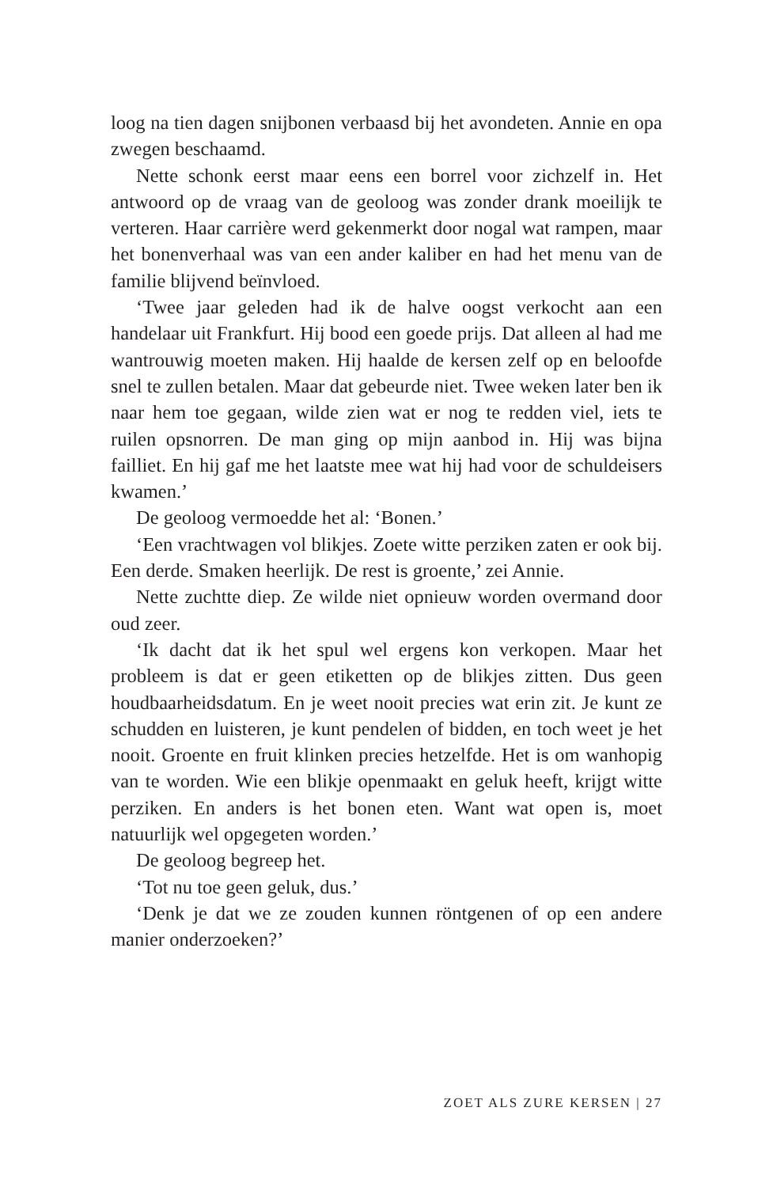loog na tien dagen snijbonen verbaasd bij het avondeten. Annie en opa zwegen beschaamd.
Nette schonk eerst maar eens een borrel voor zichzelf in. Het antwoord op de vraag van de geoloog was zonder drank moeilijk te verteren. Haar carrière werd gekenmerkt door nogal wat rampen, maar het bonenverhaal was van een ander kaliber en had het menu van de familie blijvend beïnvloed.
‘Twee jaar geleden had ik de halve oogst verkocht aan een handelaar uit Frankfurt. Hij bood een goede prijs. Dat alleen al had me wantrouwig moeten maken. Hij haalde de kersen zelf op en beloofde snel te zullen betalen. Maar dat gebeurde niet. Twee weken later ben ik naar hem toe gegaan, wilde zien wat er nog te redden viel, iets te ruilen opsnorren. De man ging op mijn aanbod in. Hij was bijna failliet. En hij gaf me het laatste mee wat hij had voor de schuldeisers kwamen.’
De geoloog vermoedde het al: ‘Bonen.’
‘Een vrachtwagen vol blikjes. Zoete witte perziken zaten er ook bij. Een derde. Smaken heerlijk. De rest is groente,’ zei Annie.
Nette zuchtte diep. Ze wilde niet opnieuw worden overmand door oud zeer.
‘Ik dacht dat ik het spul wel ergens kon verkopen. Maar het probleem is dat er geen etiketten op de blikjes zitten. Dus geen houdbaarheidsdatum. En je weet nooit precies wat erin zit. Je kunt ze schudden en luisteren, je kunt pendelen of bidden, en toch weet je het nooit. Groente en fruit klinken precies hetzelfde. Het is om wanhopig van te worden. Wie een blikje openmaakt en geluk heeft, krijgt witte perziken. En anders is het bonen eten. Want wat open is, moet natuurlijk wel opgegeten worden.’
De geoloog begreep het.
‘Tot nu toe geen geluk, dus.’
‘Denk je dat we ze zouden kunnen röntgenen of op een andere manier onderzoeken?’
ZOET ALS ZURE KERSEN | 27